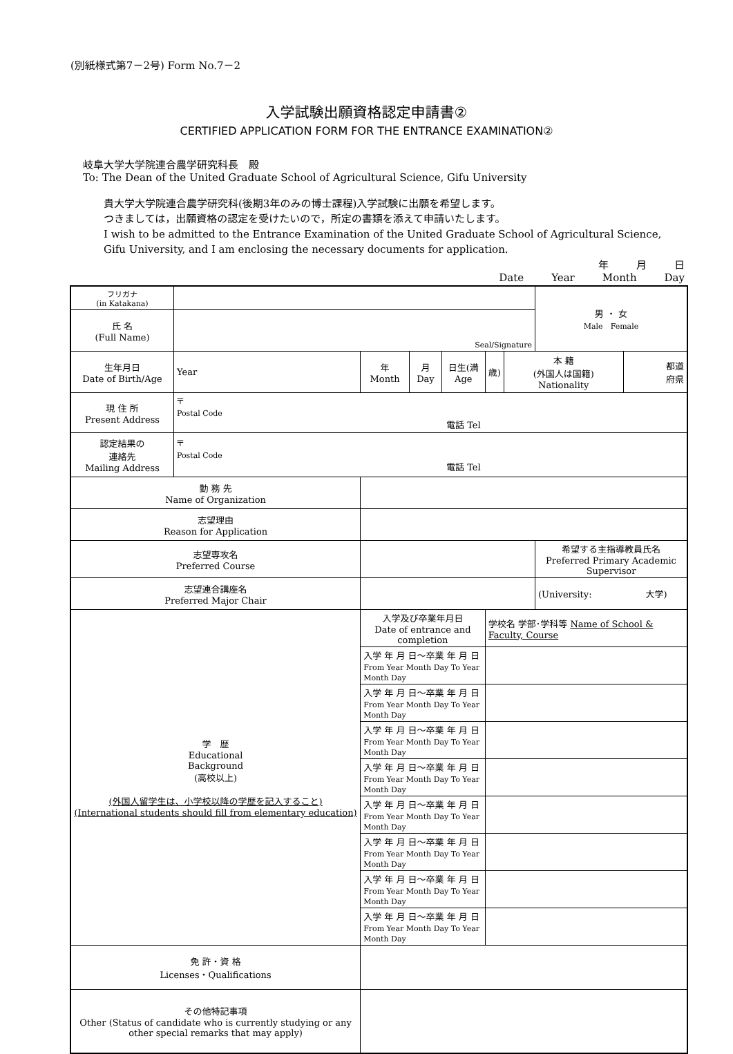(別紙様式第7－2号) Form No.7－2
入学試験出願資格認定申請書②
CERTIFIED APPLICATION FORM FOR THE ENTRANCE EXAMINATION②
岐阜大学大学院連合農学研究科長　殿
To: The Dean of the United Graduate School of Agricultural Science, Gifu University
貴大学大学院連合農学研究科(後期3年のみの博士課程)入学試験に出願を希望します。
つきましては，出願資格の認定を受けたいので，所定の書類を添えて申請いたします。
I wish to be admitted to the Entrance Examination of the United Graduate School of Agricultural Science,
Gifu University, and I am enclosing the necessary documents for application.
年 月 日
Date Year Month Day
| フリガナ (in Katakana) | | | | | | | 男 ・ 女 Male Female | |
| 氏 名 (Full Name) | Seal/Signature | | | | | | | |
| 生年月日 Date of Birth/Age | Year | 年 Month | 月 Day | 日生(満 Age | 歳) | 本 籍 (外国人は国籍) Nationality | | 都道 府県 |
| 現 住 所 Present Address | 〒 Postal Code 電話 Tel | | | | | | | |
| 認定結果の 連絡先 Mailing Address | 〒 Postal Code 電話 Tel | | | | | | | |
| 勤 務 先 Name of Organization | | | | | | | | |
| 志望理由 Reason for Application | | | | | | | | |
| 志望専攻名 Preferred Course | | | | | | | 希望する主指導教員氏名 Preferred Primary Academic Supervisor | |
| 志望連合講座名 Preferred Major Chair | | | | | | | (University: 大学) | |
| 学 歴 Educational Background (高校以上) (外国人留学生は、小学校以降の学歴を記入すること) (International students should fill from elementary education) | | 入学及び卒業年月日 Date of entrance and completion | | | 学校名 学部･学科等 Name of School & Faculty, Course | | | |
| | | 入学 年 月 日～卒業 年 月 日 From Year Month Day To Year Month Day | | | | | | |
| | | 入学 年 月 日～卒業 年 月 日 From Year Month Day To Year Month Day | | | | | | |
| | | 入学 年 月 日～卒業 年 月 日 From Year Month Day To Year Month Day | | | | | | |
| | | 入学 年 月 日～卒業 年 月 日 From Year Month Day To Year Month Day | | | | | | |
| | | 入学 年 月 日～卒業 年 月 日 From Year Month Day To Year Month Day | | | | | | |
| | | 入学 年 月 日～卒業 年 月 日 From Year Month Day To Year Month Day | | | | | | |
| | | 入学 年 月 日～卒業 年 月 日 From Year Month Day To Year Month Day | | | | | | |
| | | 入学 年 月 日～卒業 年 月 日 From Year Month Day To Year Month Day | | | | | | |
| 免 許・資 格 Licenses・Qualifications | | | | | | | | |
| その他特記事項 Other (Status of candidate who is currently studying or any other special remarks that may apply) | | | | | | | | |